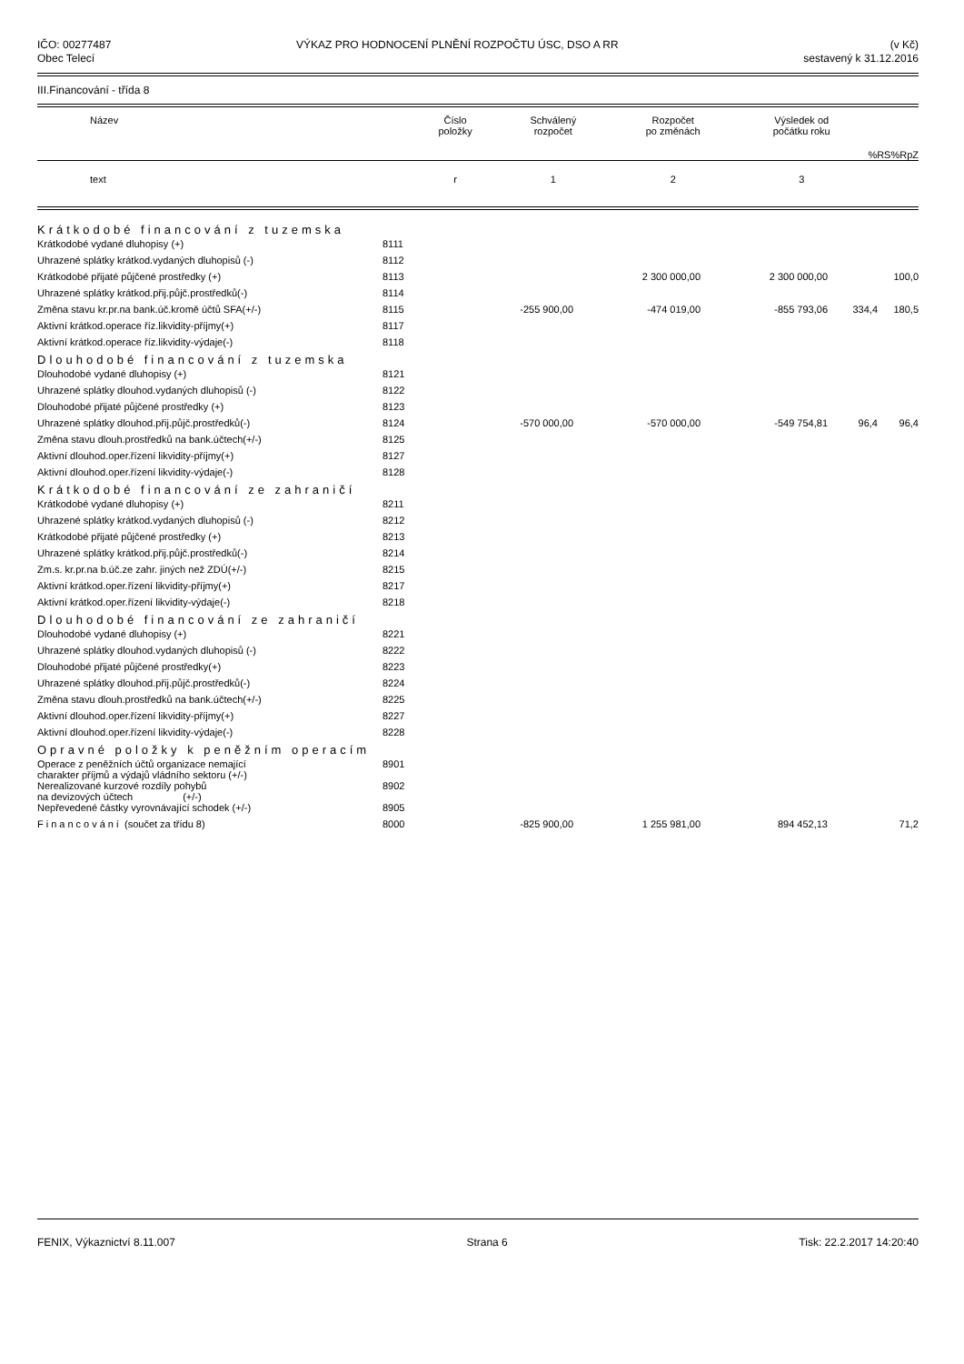IČO: 00277487
Obec Telecí
VÝKAZ PRO HODNOCENÍ PLNĚNÍ ROZPOČTU ÚSC, DSO A RR
(v Kč)
sestavený k 31.12.2016
III.Financování - třída 8
| Název | Číslo položky | Schválený rozpočet | Rozpočet po změnách | Výsledek od počátku roku | %RS | %RpZ |
| --- | --- | --- | --- | --- | --- | --- |
| text | r | 1 | 2 | 3 | | |
| Krátkodobé financování z tuzemska | | | | | | |
| Krátkodobé vydané dluhopisy (+) | 8111 | | | | | |
| Uhrazené splátky krátkod.vydaných dluhopisů (-) | 8112 | | | | | |
| Krátkodobé přijaté půjčené prostředky (+) | 8113 | | 2 300 000,00 | 2 300 000,00 | | 100,0 |
| Uhrazené splátky krátkod.přij.půjč.prostředků(-) | 8114 | | | | | |
| Změna stavu kr.pr.na bank.úč.kromě účtů SFA(+/-) | 8115 | -255 900,00 | -474 019,00 | -855 793,06 | 334,4 | 180,5 |
| Aktivní krátkod.operace říz.likvidity-příjmy(+) | 8117 | | | | | |
| Aktivní krátkod.operace říz.likvidity-výdaje(-) | 8118 | | | | | |
| Dlouhodobé financování z tuzemska | | | | | | |
| Dlouhodobé vydané dluhopisy (+) | 8121 | | | | | |
| Uhrazené splátky dlouhod.vydaných dluhopisů (-) | 8122 | | | | | |
| Dlouhodobé přijaté půjčené prostředky (+) | 8123 | | | | | |
| Uhrazené splátky dlouhod.přij.půjč.prostředků(-) | 8124 | -570 000,00 | -570 000,00 | -549 754,81 | 96,4 | 96,4 |
| Změna stavu dlouh.prostředků na bank.účtech(+/-) | 8125 | | | | | |
| Aktivní dlouhod.oper.řízení likvidity-příjmy(+) | 8127 | | | | | |
| Aktivní dlouhod.oper.řízení likvidity-výdaje(-) | 8128 | | | | | |
| Krátkodobé financování ze zahraničí | | | | | | |
| Krátkodobé vydané dluhopisy (+) | 8211 | | | | | |
| Uhrazené splátky krátkod.vydaných dluhopisů (-) | 8212 | | | | | |
| Krátkodobé přijaté půjčené prostředky (+) | 8213 | | | | | |
| Uhrazené splátky krátkod.přij.půjč.prostředků(-) | 8214 | | | | | |
| Zm.s. kr.pr.na b.úč.ze zahr. jiných než ZDÚ(+/-) | 8215 | | | | | |
| Aktivní krátkod.oper.řízení likvidity-příjmy(+) | 8217 | | | | | |
| Aktivní krátkod.oper.řízení likvidity-výdaje(-) | 8218 | | | | | |
| Dlouhodobé financování ze zahraničí | | | | | | |
| Dlouhodobé vydané dluhopisy (+) | 8221 | | | | | |
| Uhrazené splátky dlouhod.vydaných dluhopisů (-) | 8222 | | | | | |
| Dlouhodobé přijaté půjčené prostředky(+) | 8223 | | | | | |
| Uhrazené splátky dlouhod.přij.půjč.prostředků(-) | 8224 | | | | | |
| Změna stavu dlouh.prostředků na bank.účtech(+/-) | 8225 | | | | | |
| Aktivní dlouhod.oper.řízení likvidity-příjmy(+) | 8227 | | | | | |
| Aktivní dlouhod.oper.řízení likvidity-výdaje(-) | 8228 | | | | | |
| Opravné položky k peněžním operacím | | | | | | |
| Operace z peněžních účtů organizace nemající charakter příjmů a výdajů vládního sektoru (+/-) | 8901 | | | | | |
| Nerealizované kurzové rozdíly pohybů na devizových účtech (+/-) | 8902 | | | | | |
| Nepřevedené částky vyrovnávající schodek (+/-) | 8905 | | | | | |
| Financování (součet za třídu 8) | 8000 | -825 900,00 | 1 255 981,00 | 894 452,13 | | 71,2 |
FENIX, Výkaznictví 8.11.007 Strana 6 Tisk: 22.2.2017 14:20:40